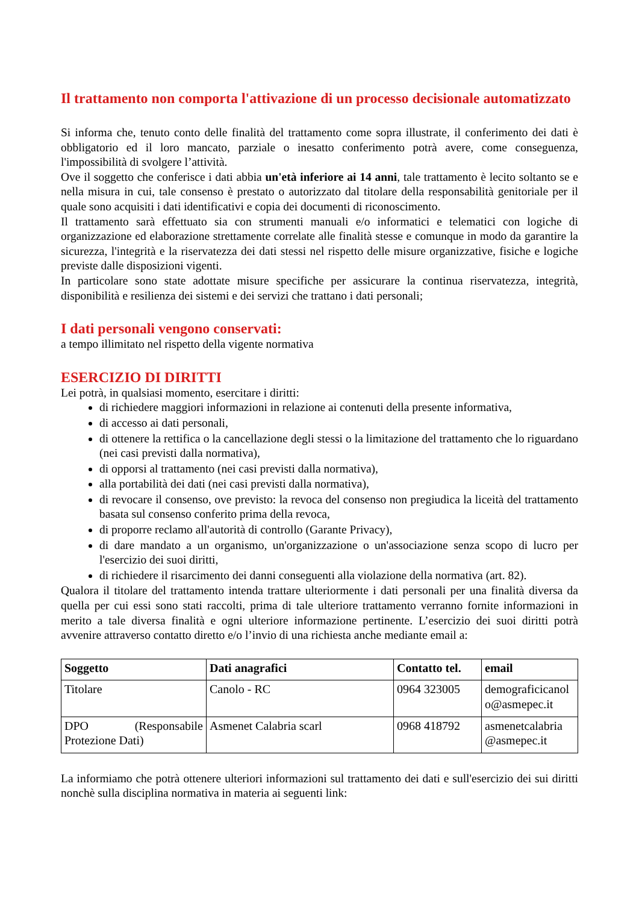Il trattamento non comporta l'attivazione di un processo decisionale automatizzato
Si informa che, tenuto conto delle finalità del trattamento come sopra illustrate, il conferimento dei dati è obbligatorio ed il loro mancato, parziale o inesatto conferimento potrà avere, come conseguenza, l'impossibilità di svolgere l’attività.
Ove il soggetto che conferisce i dati abbia un'età inferiore ai 14 anni, tale trattamento è lecito soltanto se e nella misura in cui, tale consenso è prestato o autorizzato dal titolare della responsabilità genitoriale per il quale sono acquisiti i dati identificativi e copia dei documenti di riconoscimento.
Il trattamento sarà effettuato sia con strumenti manuali e/o informatici e telematici con logiche di organizzazione ed elaborazione strettamente correlate alle finalità stesse e comunque in modo da garantire la sicurezza, l'integrità e la riservatezza dei dati stessi nel rispetto delle misure organizzative, fisiche e logiche previste dalle disposizioni vigenti.
In particolare sono state adottate misure specifiche per assicurare la continua riservatezza, integrità, disponibilità e resilienza dei sistemi e dei servizi che trattano i dati personali;
I dati personali vengono conservati:
a tempo illimitato nel rispetto della vigente normativa
ESERCIZIO DI DIRITTI
Lei potrà, in qualsiasi momento, esercitare i diritti:
di richiedere maggiori informazioni in relazione ai contenuti della presente informativa,
di accesso ai dati personali,
di ottenere la rettifica o la cancellazione degli stessi o la limitazione del trattamento che lo riguardano (nei casi previsti dalla normativa),
di opporsi al trattamento (nei casi previsti dalla normativa),
alla portabilità dei dati (nei casi previsti dalla normativa),
di revocare il consenso, ove previsto: la revoca del consenso non pregiudica la liceità del trattamento basata sul consenso conferito prima della revoca,
di proporre reclamo all'autorità di controllo (Garante Privacy),
di dare mandato a un organismo, un'organizzazione o un'associazione senza scopo di lucro per l'esercizio dei suoi diritti,
di richiedere il risarcimento dei danni conseguenti alla violazione della normativa (art. 82).
Qualora il titolare del trattamento intenda trattare ulteriormente i dati personali per una finalità diversa da quella per cui essi sono stati raccolti, prima di tale ulteriore trattamento verranno fornite informazioni in merito a tale diversa finalità e ogni ulteriore informazione pertinente. L’esercizio dei suoi diritti potrà avvenire attraverso contatto diretto e/o l’invio di una richiesta anche mediante email a:
| Soggetto | Dati anagrafici | Contatto tel. | email |
| --- | --- | --- | --- |
| Titolare | Canolo - RC | 0964 323005 | demograficicanol o@asmepec.it |
| DPO (Responsabile Protezione Dati) | Asmenet Calabria scarl | 0968 418792 | asmenetcalabria @asmepec.it |
La informiamo che potrà ottenere ulteriori informazioni sul trattamento dei dati e sull'esercizio dei sui diritti nonchè sulla disciplina normativa in materia ai seguenti link: